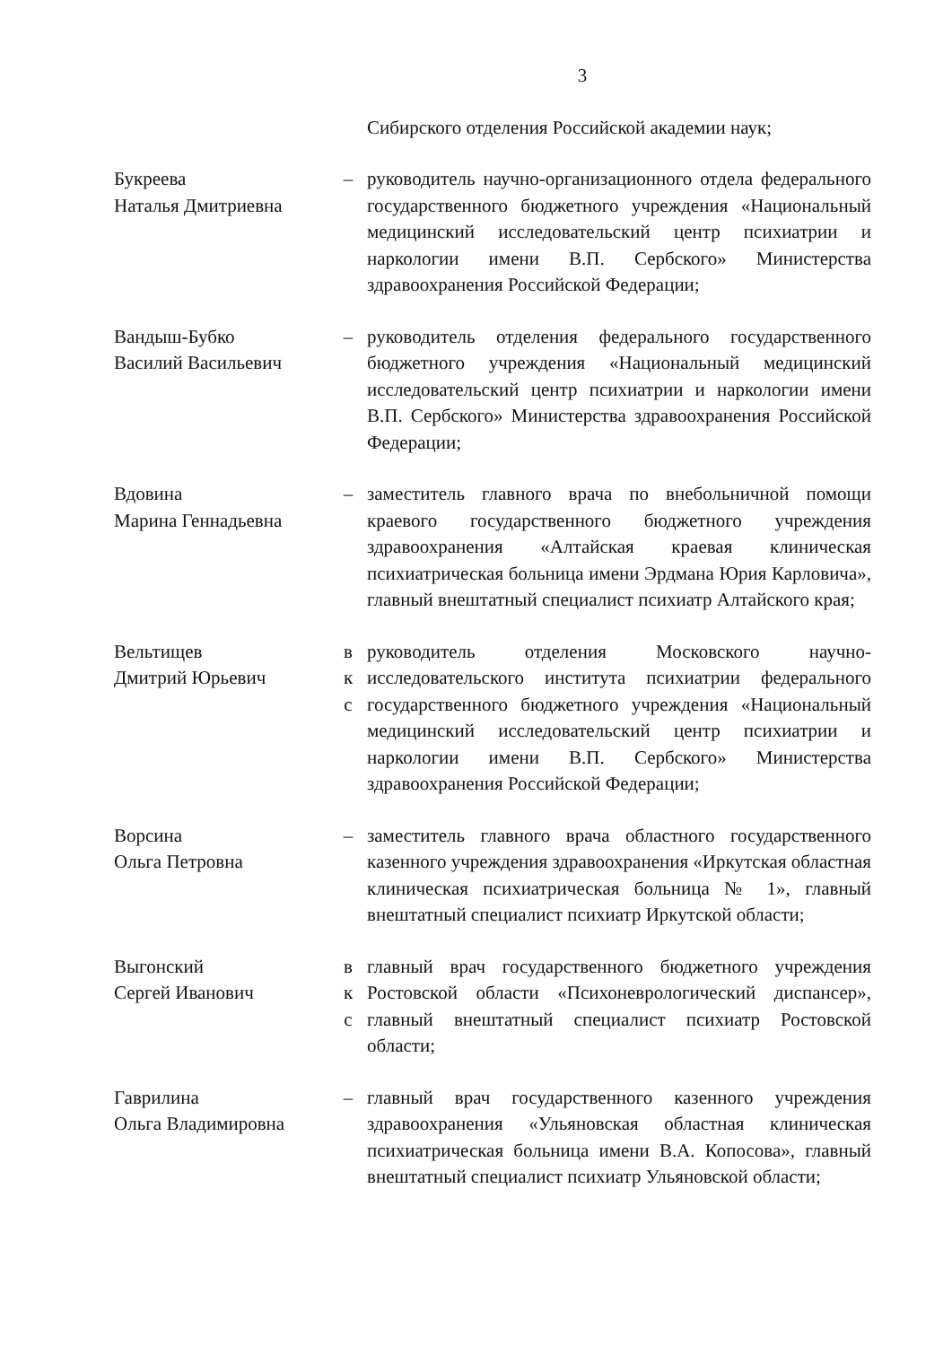3
Сибирского отделения Российской академии наук;
Букреева
Наталья Дмитриевна
– руководитель научно-организационного отдела федерального государственного бюджетного учреждения «Национальный медицинский исследовательский центр психиатрии и наркологии имени В.П. Сербского» Министерства здравоохранения Российской Федерации;
Вандыш-Бубко
Василий Васильевич
– руководитель отделения федерального государственного бюджетного учреждения «Национальный медицинский исследовательский центр психиатрии и наркологии имени В.П. Сербского» Министерства здравоохранения Российской Федерации;
Вдовина
Марина Геннадьевна
– заместитель главного врача по внебольничной помощи краевого государственного бюджетного учреждения здравоохранения «Алтайская краевая клиническая психиатрическая больница имени Эрдмана Юрия Карловича», главный внештатный специалист психиатр Алтайского края;
Вельтищев
Дмитрий Юрьевич
в
к
с
руководитель отделения Московского научно-исследовательского института психиатрии федерального государственного бюджетного учреждения «Национальный медицинский исследовательский центр психиатрии и наркологии имени В.П. Сербского» Министерства здравоохранения Российской Федерации;
Ворсина
Ольга Петровна
– заместитель главного врача областного государственного казенного учреждения здравоохранения «Иркутская областная клиническая психиатрическая больница № 1», главный внештатный специалист психиатр Иркутской области;
Выгонский
Сергей Иванович
в
к
с
главный врач государственного бюджетного учреждения Ростовской области «Психоневрологический диспансер», главный внештатный специалист психиатр Ростовской области;
Гаврилина
Ольга Владимировна
– главный врач государственного казенного учреждения здравоохранения «Ульяновская областная клиническая психиатрическая больница имени В.А. Копосова», главный внештатный специалист психиатр Ульяновской области;